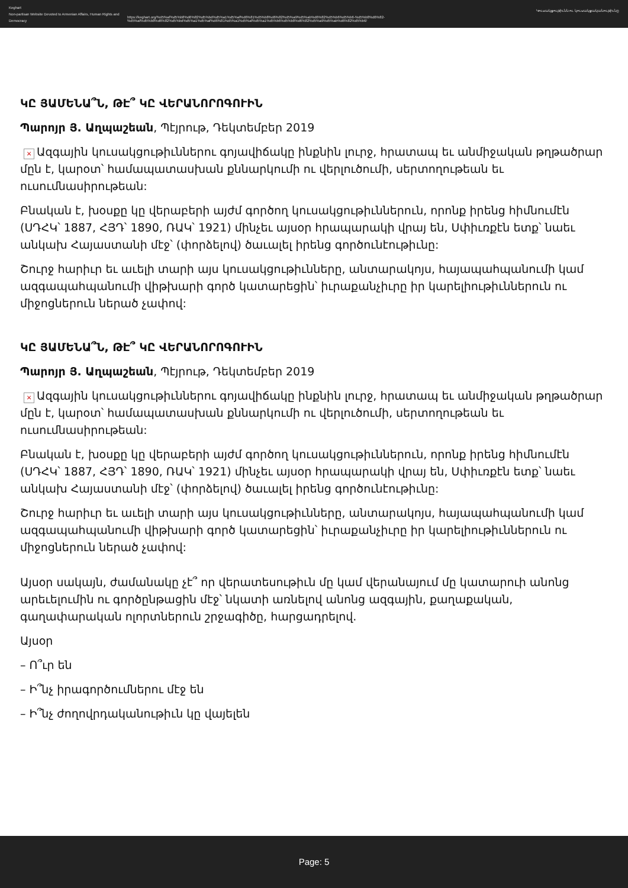Keghart
Non-partisan Website Devoted to Armenian Affairs, Human Rights and Democracy
https://keghart.org/%d5%af%d5%b8%d6%82%d5%bd%d5%a1%d5%af%d6%81%d5%b8%d6%82%d5%a9%d5%ab%d6%82%d5%b6%d5%b6-%d5%b8%d6%82-%d5%af%d5%b8%d6%82%d5%bd%d5%a1%d5%af%d6%81%d5%a1%d5%af%d5%a1%d5%b6%d5%b8%d6%82%d5%a9%d5%ab%d6%82%d5%b6/
Կուսակցութիւնն ու կուսակցականութիւնը
ԿԸ ՅԱՄԵՆԱ՞Ն, ԹԷ՞ ԿԸ ՎԵՐԱՆՈՐՈԳՈՒԻՆ
Պարոյր Յ. Աղպաշեան, Պէյրութ, Դեկտեմբեր 2019
× Ազգային կուսակցութիւններու գոյավիճակը ինքնին լուրջ, հրատապ եւ անմիջական թղթածրար մըն է, կարօտ՝ համապատասխան քննարկումի ու վերլուծումի, սերտողութեան եւ ուսումնասիրութեան:
Բնական է, խօսքը կը վերաբերի այժմ գործող կուսակցութիւններուն, որոնք իրենց հիմնումէն (ՍԴՀԿ՝ 1887, ՀՅԴ՝ 1890, ՌԱԿ՝ 1921) մինչեւ այսօր հրապարակի վրայ են, Սփիւռքէն ետք՝ նաեւ անկախ Հայաստանի մէջ՝ (փորձելով) ծաւալել իրենց գործունէութիւնը:
Շուրջ հարիւր եւ աւելի տարի այս կուսակցութիւնները, անտարակոյս, հայապահպանումի կամ ազգապահպանումի վիթխարի գործ կատարեցին՝ իւրաքանչիւրը իր կարելիութիւններուն ու միջոցներուն ներած չափով:
ԿԸ ՅԱՄԵՆԱ՞Ն, ԹԷ՞ ԿԸ ՎԵՐԱՆՈՐՈԳՈՒԻՆ
Պարոյր Յ. Աղպաշեան, Պէյրութ, Դեկտեմբեր 2019
× Ազգային կուսակցութիւններու գոյավիճակը ինքնին լուրջ, հրատապ եւ անմիջական թղթածրար մըն է, կարօտ՝ համապատասխան քննարկումի ու վերլուծումի, սերտողութեան եւ ուսումնասիրութեան:
Բնական է, խօսքը կը վերաբերի այժմ գործող կուսակցութիւններուն, որոնք իրենց հիմնումէն (ՍԴՀԿ՝ 1887, ՀՅԴ՝ 1890, ՌԱԿ՝ 1921) մինչեւ այսօր հրապարակի վրայ են, Սփիւռքէն ետք՝ նաեւ անկախ Հայաստանի մէջ՝ (փորձելով) ծաւալել իրենց գործունէութիւնը:
Շուրջ հարիւր եւ աւելի տարի այս կուսակցութիւնները, անտարակոյս, հայապահպանումի կամ ազգապահպանումի վիթխարի գործ կատարեցին՝ իւրաքանչիւրը իր կարելիութիւններուն ու միջոցներուն ներած չափով:
Այսօր սակայն, ժամանակը չէ՞ որ վերատեսութիւն մը կամ վերանայում մը կատարուի անոնց արեւելումին ու գործընթացին մէջ՝ նկատի առնելով անոնց ազգային, քաղաքական, գաղափարական ոլորտներուն շրջագիծը, հարցադրելով.
Այսօր
– Ո՞ւր են
– Ի՞նչ իրագործումներու մէջ են
– Ի՞նչ ժողովրդականութիւն կը վայելեն
Page: 5